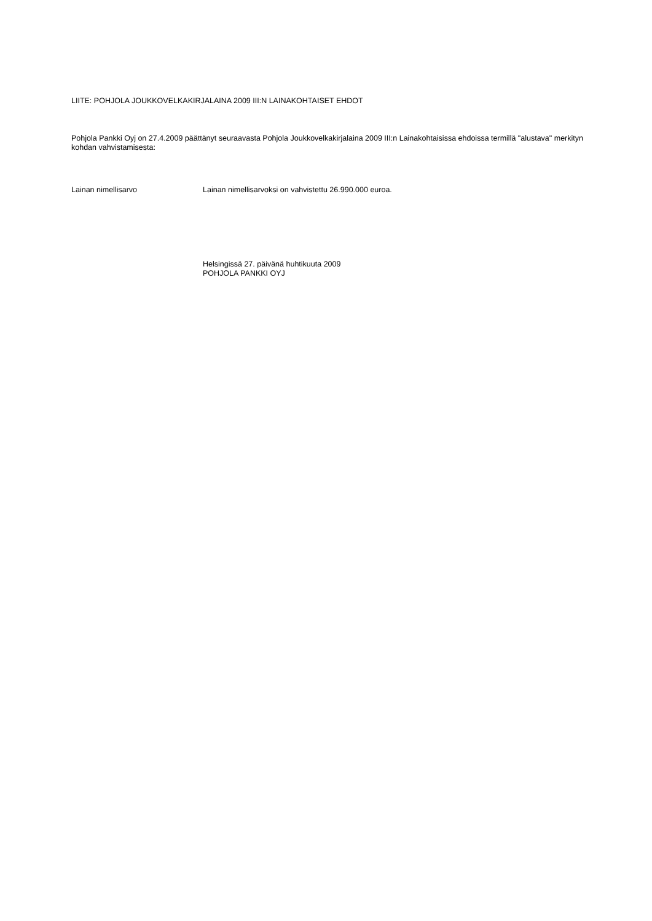LIITE: POHJOLA JOUKKOVELKAKIRJALAINA 2009 III:N LAINAKOHTAISET EHDOT
Pohjola Pankki Oyj on 27.4.2009 päättänyt seuraavasta Pohjola Joukkovelkakirjalaina 2009 III:n Lainakohtaisissa ehdoissa termillä "alustava" merkityn kohdan vahvistamisesta:
Lainan nimellisarvo Lainan nimellisarvoksi on vahvistettu 26.990.000 euroa.
Helsingissä 27. päivänä huhtikuuta 2009
POHJOLA PANKKI OYJ